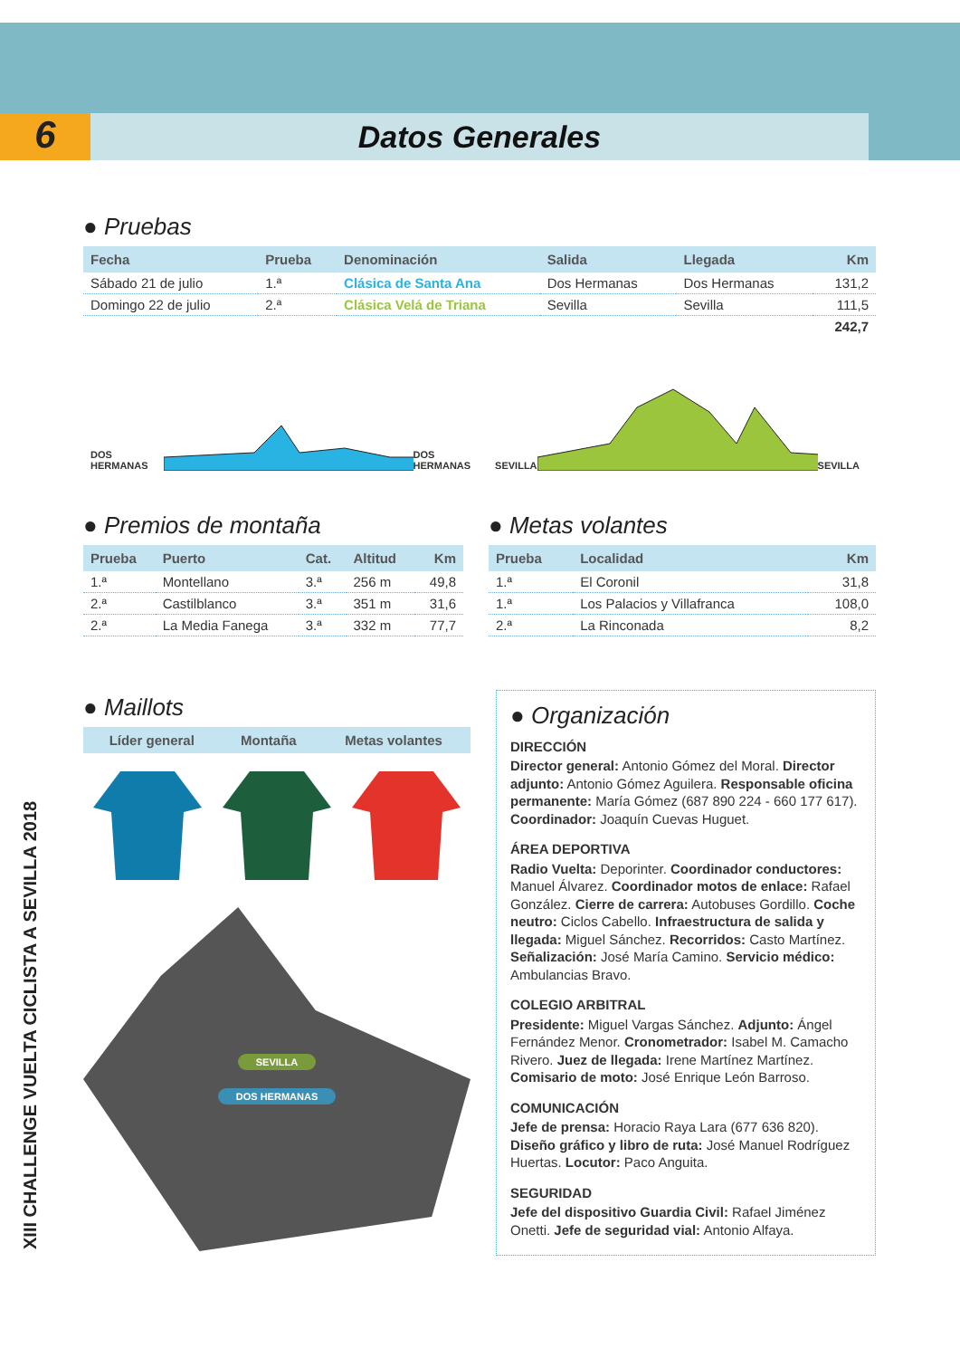6
Datos Generales
XIII CHALLENGE VUELTA CICLISTA A SEVILLA 2018
● Pruebas
| Fecha | Prueba | Denominación | Salida | Llegada | Km |
| --- | --- | --- | --- | --- | --- |
| Sábado 21 de julio | 1.ª | Clásica de Santa Ana | Dos Hermanas | Dos Hermanas | 131,2 |
| Domingo 22 de julio | 2.ª | Clásica Velá de Triana | Sevilla | Sevilla | 111,5 |
| | | | | | 242,7 |
DOS HERMANAS DOS HERMANAS SEVILLA SEVILLA
● Premios de montaña
| Prueba | Puerto | Cat. | Altitud | Km |
| --- | --- | --- | --- | --- |
| 1.ª | Montellano | 3.ª | 256 m | 49,8 |
| 2.ª | Castilblanco | 3.ª | 351 m | 31,6 |
| 2.ª | La Media Fanega | 3.ª | 332 m | 77,7 |
● Metas volantes
| Prueba | Localidad | Km |
| --- | --- | --- |
| 1.ª | El Coronil | 31,8 |
| 1.ª | Los Palacios y Villafranca | 108,0 |
| 2.ª | La Rinconada | 8,2 |
● Maillots
| Líder general | Montaña | Metas volantes |
| --- | --- | --- |
SEVILLA
DOS HERMANAS
● Organización
DIRECCIÓN
Director general: Antonio Gómez del Moral. Director adjunto: Antonio Gómez Aguilera. Responsable oficina permanente: María Gómez (687 890 224 - 660 177 617). Coordinador: Joaquín Cuevas Huguet.
ÁREA DEPORTIVA
Radio Vuelta: Deporinter. Coordinador conductores: Manuel Álvarez. Coordinador motos de enlace: Rafael González. Cierre de carrera: Autobuses Gordillo. Coche neutro: Ciclos Cabello. Infraestructura de salida y llegada: Miguel Sánchez. Recorridos: Casto Martínez. Señalización: José María Camino. Servicio médico: Ambulancias Bravo.
COLEGIO ARBITRAL
Presidente: Miguel Vargas Sánchez. Adjunto: Ángel Fernández Menor. Cronometrador: Isabel M. Camacho Rivero. Juez de llegada: Irene Martínez Martínez. Comisario de moto: José Enrique León Barroso.
COMUNICACIÓN
Jefe de prensa: Horacio Raya Lara (677 636 820). Diseño gráfico y libro de ruta: José Manuel Rodríguez Huertas. Locutor: Paco Anguita.
SEGURIDAD
Jefe del dispositivo Guardia Civil: Rafael Jiménez Onetti. Jefe de seguridad vial: Antonio Alfaya.